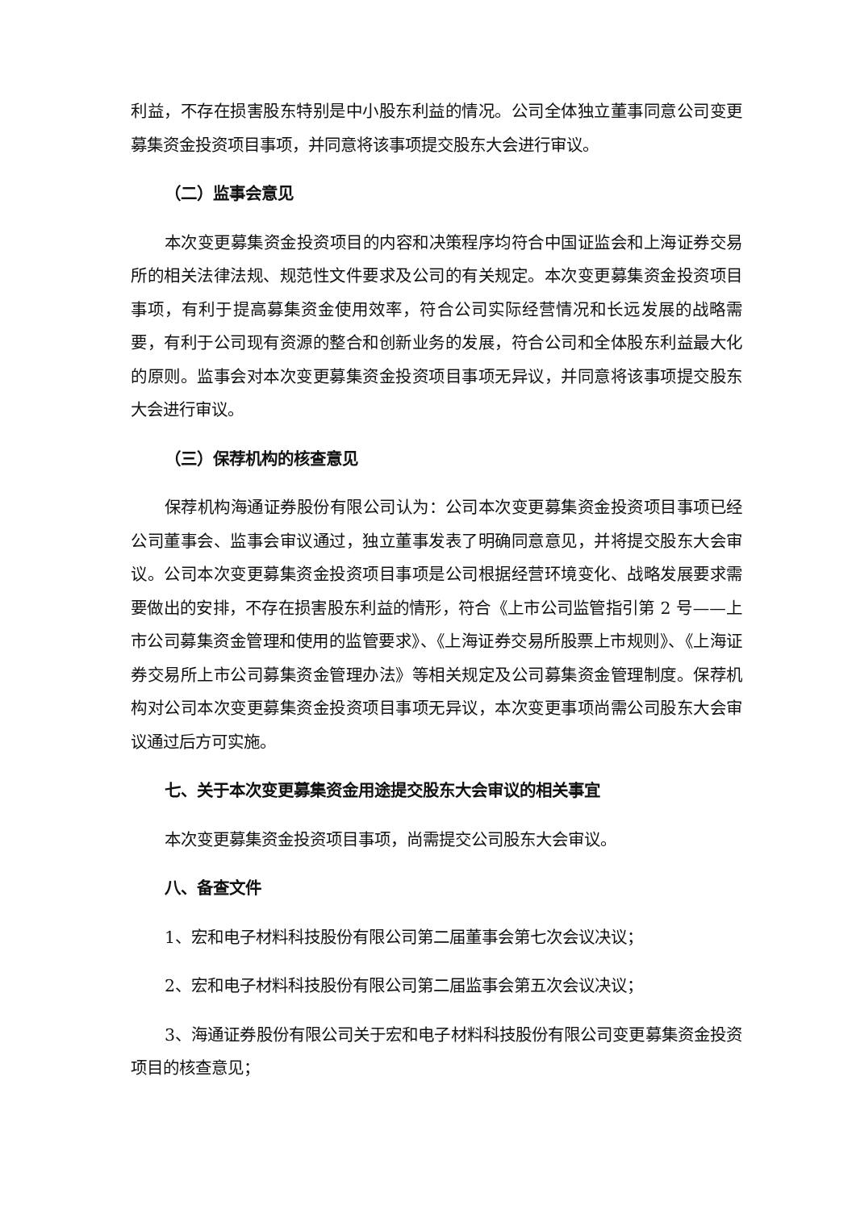利益，不存在损害股东特别是中小股东利益的情况。公司全体独立董事同意公司变更募集资金投资项目事项，并同意将该事项提交股东大会进行审议。
（二）监事会意见
本次变更募集资金投资项目的内容和决策程序均符合中国证监会和上海证券交易所的相关法律法规、规范性文件要求及公司的有关规定。本次变更募集资金投资项目事项，有利于提高募集资金使用效率，符合公司实际经营情况和长远发展的战略需要，有利于公司现有资源的整合和创新业务的发展，符合公司和全体股东利益最大化的原则。监事会对本次变更募集资金投资项目事项无异议，并同意将该事项提交股东大会进行审议。
（三）保荐机构的核查意见
保荐机构海通证券股份有限公司认为：公司本次变更募集资金投资项目事项已经公司董事会、监事会审议通过，独立董事发表了明确同意意见，并将提交股东大会审议。公司本次变更募集资金投资项目事项是公司根据经营环境变化、战略发展要求需要做出的安排，不存在损害股东利益的情形，符合《上市公司监管指引第 2 号——上市公司募集资金管理和使用的监管要求》、《上海证券交易所股票上市规则》、《上海证券交易所上市公司募集资金管理办法》等相关规定及公司募集资金管理制度。保荐机构对公司本次变更募集资金投资项目事项无异议，本次变更事项尚需公司股东大会审议通过后方可实施。
七、关于本次变更募集资金用途提交股东大会审议的相关事宜
本次变更募集资金投资项目事项，尚需提交公司股东大会审议。
八、备查文件
1、宏和电子材料科技股份有限公司第二届董事会第七次会议决议；
2、宏和电子材料科技股份有限公司第二届监事会第五次会议决议；
3、海通证券股份有限公司关于宏和电子材料科技股份有限公司变更募集资金投资项目的核查意见；